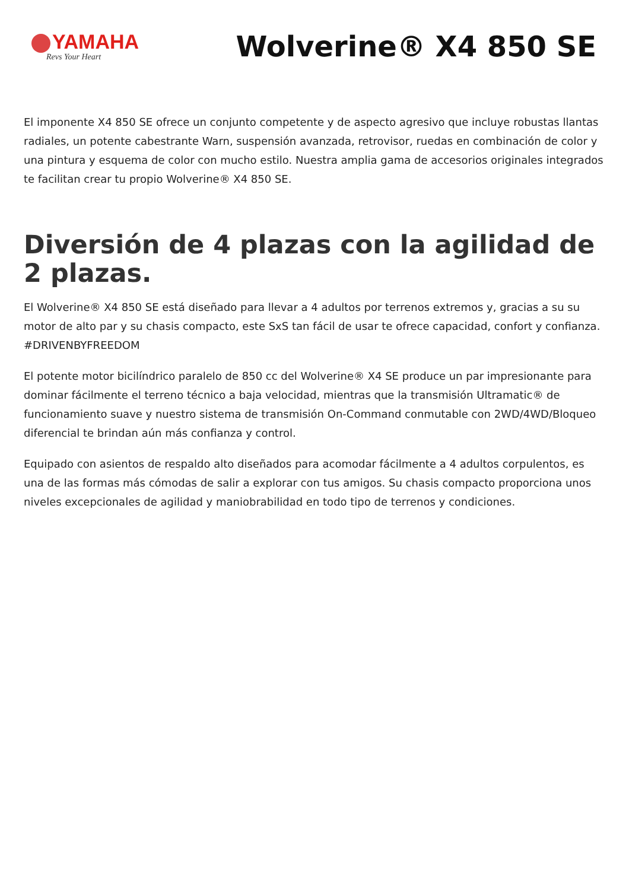YAMAHA
Revs Your Heart
Wolverine® X4 850 SE
El imponente X4 850 SE ofrece un conjunto competente y de aspecto agresivo que incluye robustas llantas radiales, un potente cabestrante Warn, suspensión avanzada, retrovisor, ruedas en combinación de color y una pintura y esquema de color con mucho estilo. Nuestra amplia gama de accesorios originales integrados te facilitan crear tu propio Wolverine® X4 850 SE.
Diversión de 4 plazas con la agilidad de 2 plazas.
El Wolverine® X4 850 SE está diseñado para llevar a 4 adultos por terrenos extremos y, gracias a su su motor de alto par y su chasis compacto, este SxS tan fácil de usar te ofrece capacidad, confort y confianza. #DRIVENBYFREEDOM
El potente motor bicilíndrico paralelo de 850 cc del Wolverine® X4 SE produce un par impresionante para dominar fácilmente el terreno técnico a baja velocidad, mientras que la transmisión Ultramatic® de funcionamiento suave y nuestro sistema de transmisión On-Command conmutable con 2WD/4WD/Bloqueo diferencial te brindan aún más confianza y control.
Equipado con asientos de respaldo alto diseñados para acomodar fácilmente a 4 adultos corpulentos, es una de las formas más cómodas de salir a explorar con tus amigos. Su chasis compacto proporciona unos niveles excepcionales de agilidad y maniobrabilidad en todo tipo de terrenos y condiciones.